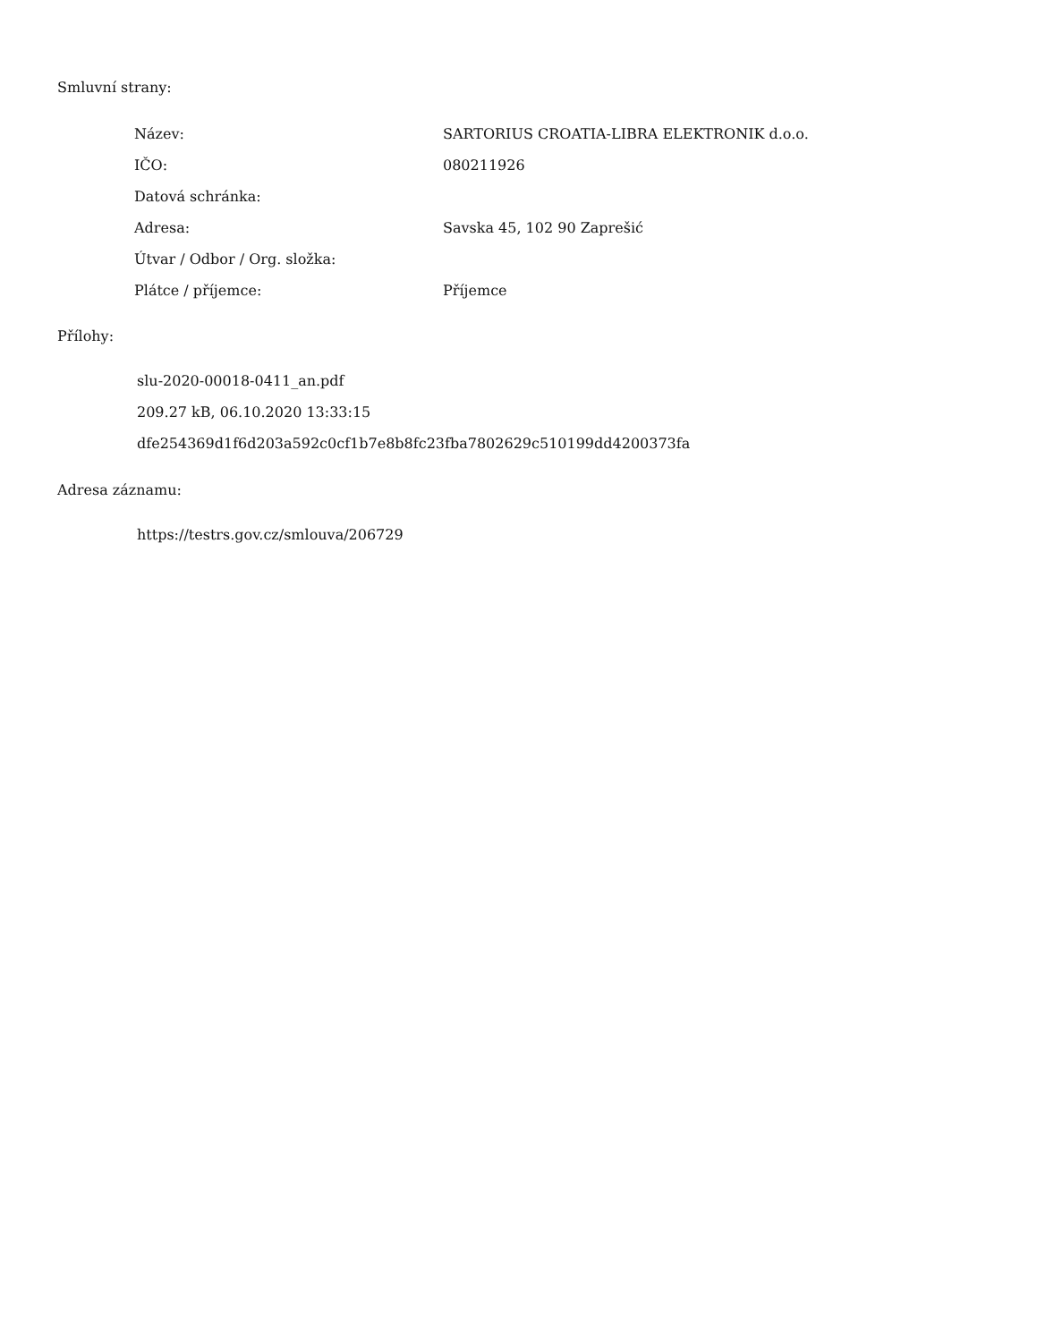Smluvní strany:
| Název: | SARTORIUS CROATIA-LIBRA ELEKTRONIK d.o.o. |
| IČO: | 080211926 |
| Datová schránka: | |
| Adresa: | Savska 45, 102 90 Zaprešić |
| Útvar / Odbor / Org. složka: | |
| Plátce / příjemce: | Příjemce |
Přílohy:
slu-2020-00018-0411_an.pdf
209.27 kB, 06.10.2020 13:33:15
dfe254369d1f6d203a592c0cf1b7e8b8fc23fba7802629c510199dd4200373fa
Adresa záznamu:
https://testrs.gov.cz/smlouva/206729